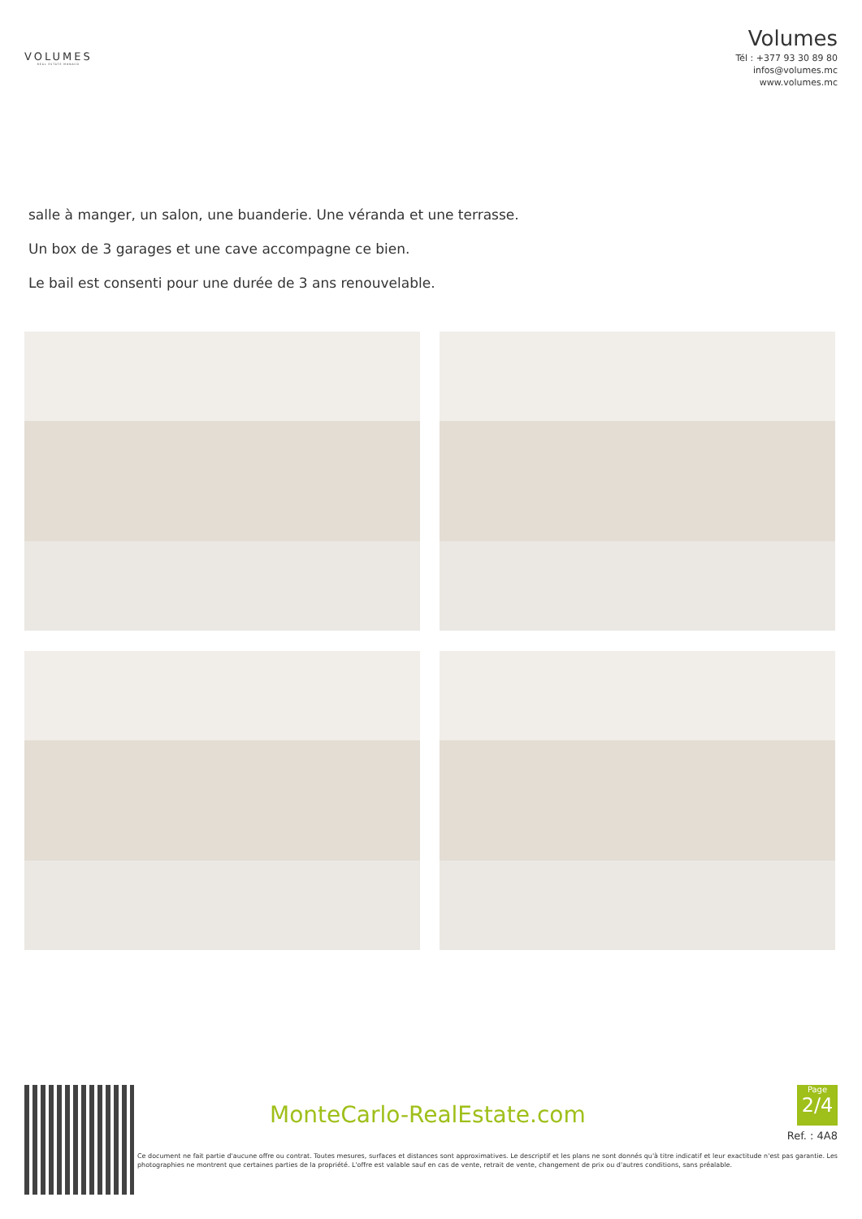VOLUMES
REAL ESTATE MONACO
Volumes
Tél : +377 93 30 89 80
infos@volumes.mc
www.volumes.mc
salle à manger, un salon, une buanderie. Une véranda et une terrasse.
Un box de 3 garages et une cave accompagne ce bien.
Le bail est consenti pour une durée de 3 ans renouvelable.
MonteCarlo-RealEstate.com
Page
2/4
Ref. : 4A8
Ce document ne fait partie d'aucune offre ou contrat. Toutes mesures, surfaces et distances sont approximatives. Le descriptif et les plans ne sont donnés qu'à titre indicatif et leur exactitude n'est pas garantie. Les photographies ne montrent que certaines parties de la propriété. L'offre est valable sauf en cas de vente, retrait de vente, changement de prix ou d'autres conditions, sans préalable.